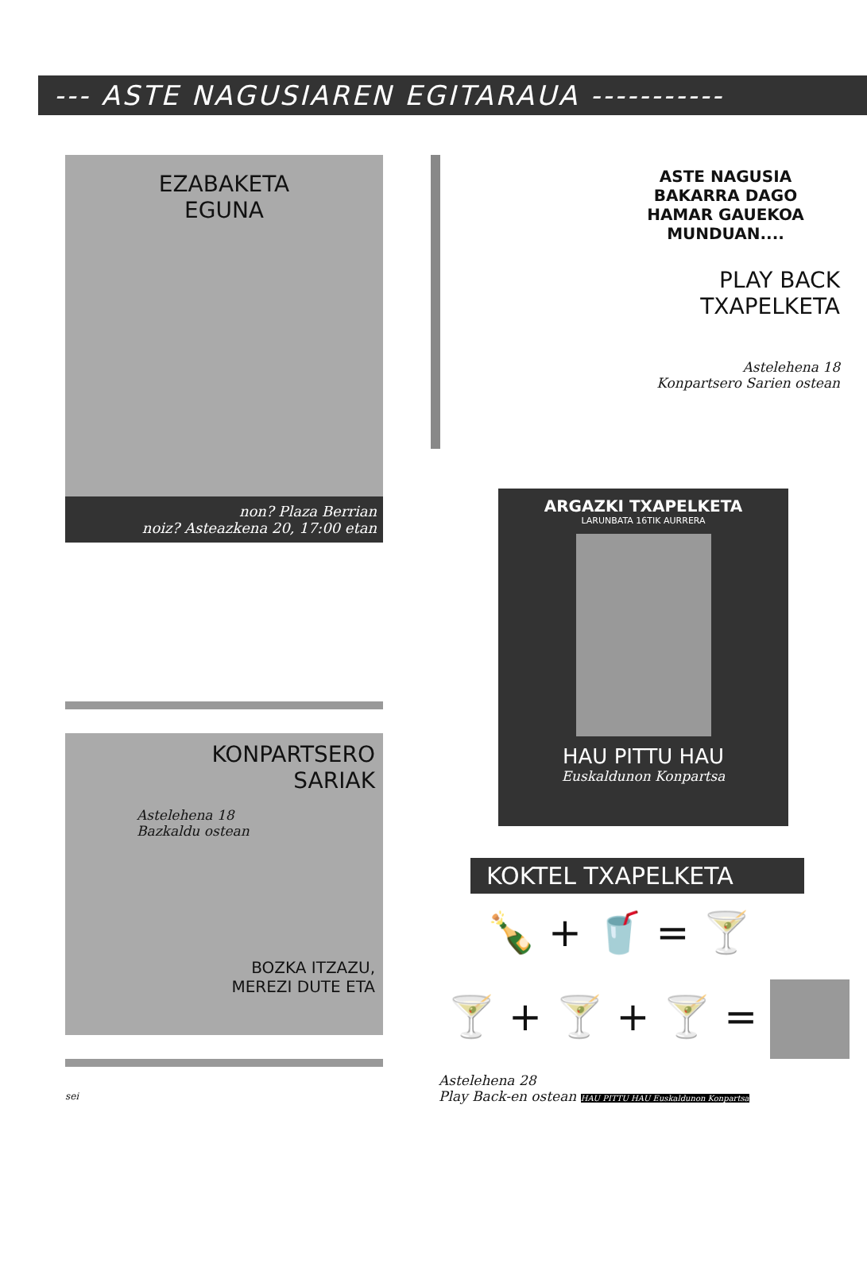--- ASTE NAGUSIAREN EGITARAUA -----------
EZABAKETA
EGUNA
non? Plaza Berrian
noiz? Asteazkena 20, 17:00 etan
KONPARTSERO
SARIAK
Astelehena 18
Bazkaldu ostean
BOZKA ITZAZU,
MEREZI DUTE ETA
sei
ASTE NAGUSIA
BAKARRA DAGO
HAMAR GAUEKOA
MUNDUAN....
PLAY BACK
TXAPELKETA
Astelehena 18
Konpartsero Sarien ostean
ARGAZKI TXAPELKETA
LARUNBATA 16TIK AURRERA
HAU PITTU HAU
Euskaldunon Konpartsa
KOKTEL TXAPELKETA
🍾 + 🥤 = 🍸
🍸 + 🍸 + 🍸 =
Astelehena 28
Play Back-en ostean HAU PITTU HAU Euskaldunon Konpartsa